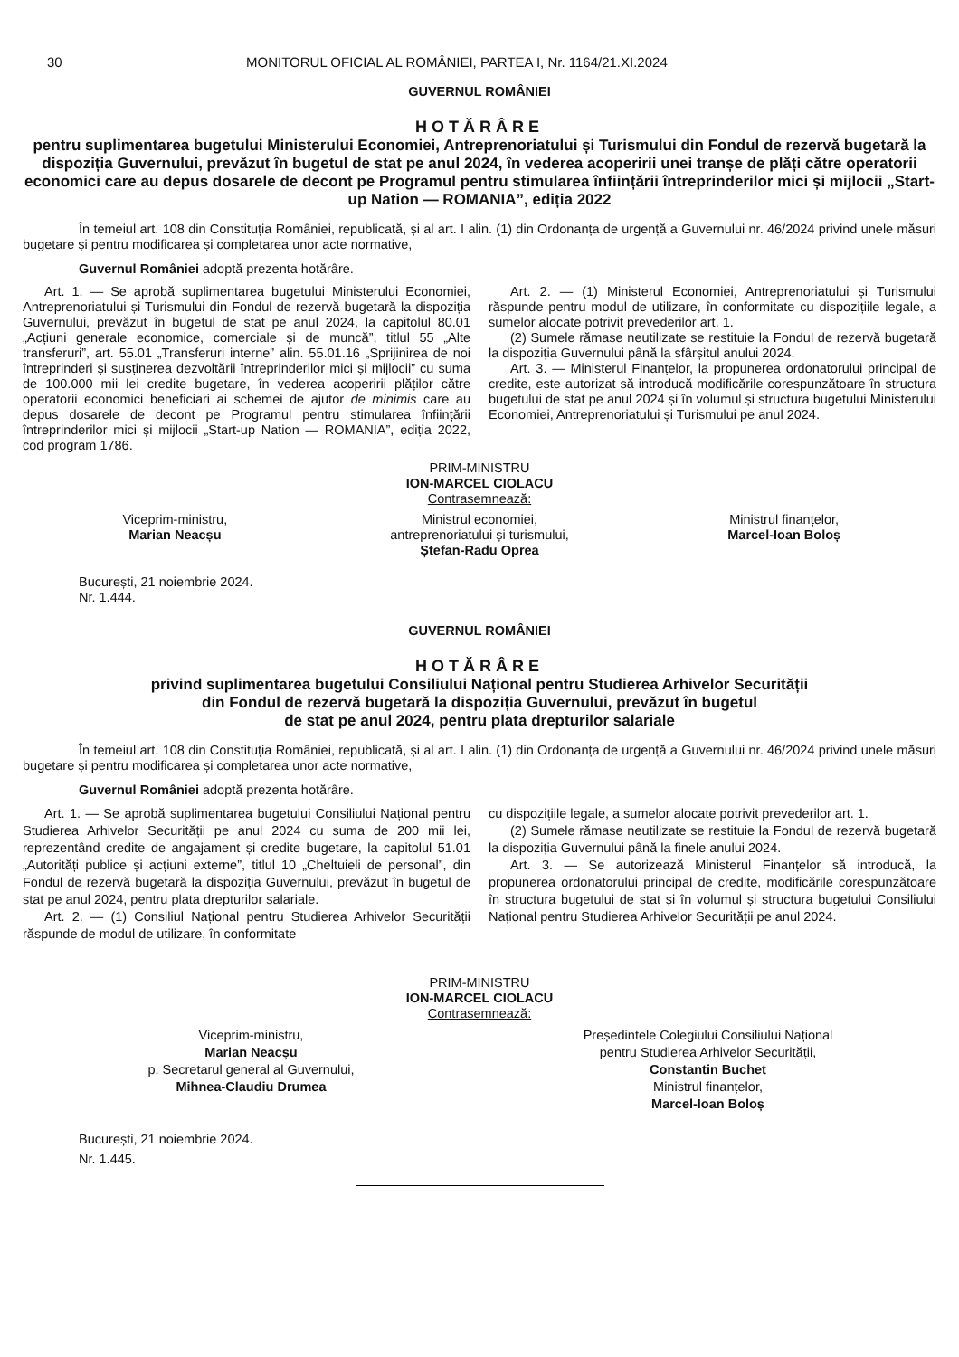30 MONITORUL OFICIAL AL ROMÂNIEI, PARTEA I, Nr. 1164/21.XI.2024
GUVERNUL ROMÂNIEI
HOTĂRÂRE
pentru suplimentarea bugetului Ministerului Economiei, Antreprenoriatului și Turismului din Fondul de rezervă bugetară la dispoziția Guvernului, prevăzut în bugetul de stat pe anul 2024, în vederea acoperirii unei tranșe de plăți către operatorii economici care au depus dosarele de decont pe Programul pentru stimularea înființării întreprinderilor mici și mijlocii „Start-up Nation — ROMANIA”, ediția 2022
În temeiul art. 108 din Constituția României, republicată, și al art. I alin. (1) din Ordonanța de urgență a Guvernului nr. 46/2024 privind unele măsuri bugetare și pentru modificarea și completarea unor acte normative,
Guvernul României adoptă prezenta hotărâre.
Art. 1. — Se aprobă suplimentarea bugetului Ministerului Economiei, Antreprenoriatului și Turismului din Fondul de rezervă bugetară la dispoziția Guvernului, prevăzut în bugetul de stat pe anul 2024, la capitolul 80.01 „Acțiuni generale economice, comerciale și de muncă”, titlul 55 „Alte transferuri”, art. 55.01 „Transferuri interne” alin. 55.01.16 „Sprijinirea de noi întreprinderi și susținerea dezvoltării întreprinderilor mici și mijlocii” cu suma de 100.000 mii lei credite bugetare, în vederea acoperirii plăților către operatorii economici beneficiari ai schemei de ajutor de minimis care au depus dosarele de decont pe Programul pentru stimularea înființării întreprinderilor mici și mijlocii „Start-up Nation — ROMANIA”, ediția 2022, cod program 1786.
Art. 2. — (1) Ministerul Economiei, Antreprenoriatului și Turismului răspunde pentru modul de utilizare, în conformitate cu dispozițiile legale, a sumelor alocate potrivit prevederilor art. 1.
(2) Sumele rămase neutilizate se restituie la Fondul de rezervă bugetară la dispoziția Guvernului până la sfârșitul anului 2024.
Art. 3. — Ministerul Finanțelor, la propunerea ordonatorului principal de credite, este autorizat să introducă modificările corespunzătoare în structura bugetului de stat pe anul 2024 și în volumul și structura bugetului Ministerului Economiei, Antreprenoriatului și Turismului pe anul 2024.
PRIM-MINISTRU
ION-MARCEL CIOLACU
Contrasemnează:
Viceprim-ministru,
Marian Neacșu
Ministrul economiei,
antreprenoriatului și turismului,
Ștefan-Radu Oprea
Ministrul finanțelor,
Marcel-Ioan Boloș
București, 21 noiembrie 2024.
Nr. 1.444.
GUVERNUL ROMÂNIEI
HOTĂRÂRE
privind suplimentarea bugetului Consiliului Național pentru Studierea Arhivelor Securității
din Fondul de rezervă bugetară la dispoziția Guvernului, prevăzut în bugetul
de stat pe anul 2024, pentru plata drepturilor salariale
În temeiul art. 108 din Constituția României, republicată, și al art. I alin. (1) din Ordonanța de urgență a Guvernului nr. 46/2024 privind unele măsuri bugetare și pentru modificarea și completarea unor acte normative,
Guvernul României adoptă prezenta hotărâre.
Art. 1. — Se aprobă suplimentarea bugetului Consiliului Național pentru Studierea Arhivelor Securității pe anul 2024 cu suma de 200 mii lei, reprezentând credite de angajament și credite bugetare, la capitolul 51.01 „Autorități publice și acțiuni externe”, titlul 10 „Cheltuieli de personal”, din Fondul de rezervă bugetară la dispoziția Guvernului, prevăzut în bugetul de stat pe anul 2024, pentru plata drepturilor salariale.
Art. 2. — (1) Consiliul Național pentru Studierea Arhivelor Securității răspunde de modul de utilizare, în conformitate
cu dispozițiile legale, a sumelor alocate potrivit prevederilor art. 1.
(2) Sumele rămase neutilizate se restituie la Fondul de rezervă bugetară la dispoziția Guvernului până la finele anului 2024.
Art. 3. — Se autorizează Ministerul Finanțelor să introducă, la propunerea ordonatorului principal de credite, modificările corespunzătoare în structura bugetului de stat și în volumul și structura bugetului Consiliului Național pentru Studierea Arhivelor Securității pe anul 2024.
PRIM-MINISTRU
ION-MARCEL CIOLACU
Contrasemnează:
Viceprim-ministru,
Marian Neacșu
p. Secretarul general al Guvernului,
Mihnea-Claudiu Drumea
Președintele Colegiului Consiliului Național
pentru Studierea Arhivelor Securității,
Constantin Buchet
Ministrul finanțelor,
Marcel-Ioan Boloș
București, 21 noiembrie 2024.
Nr. 1.445.